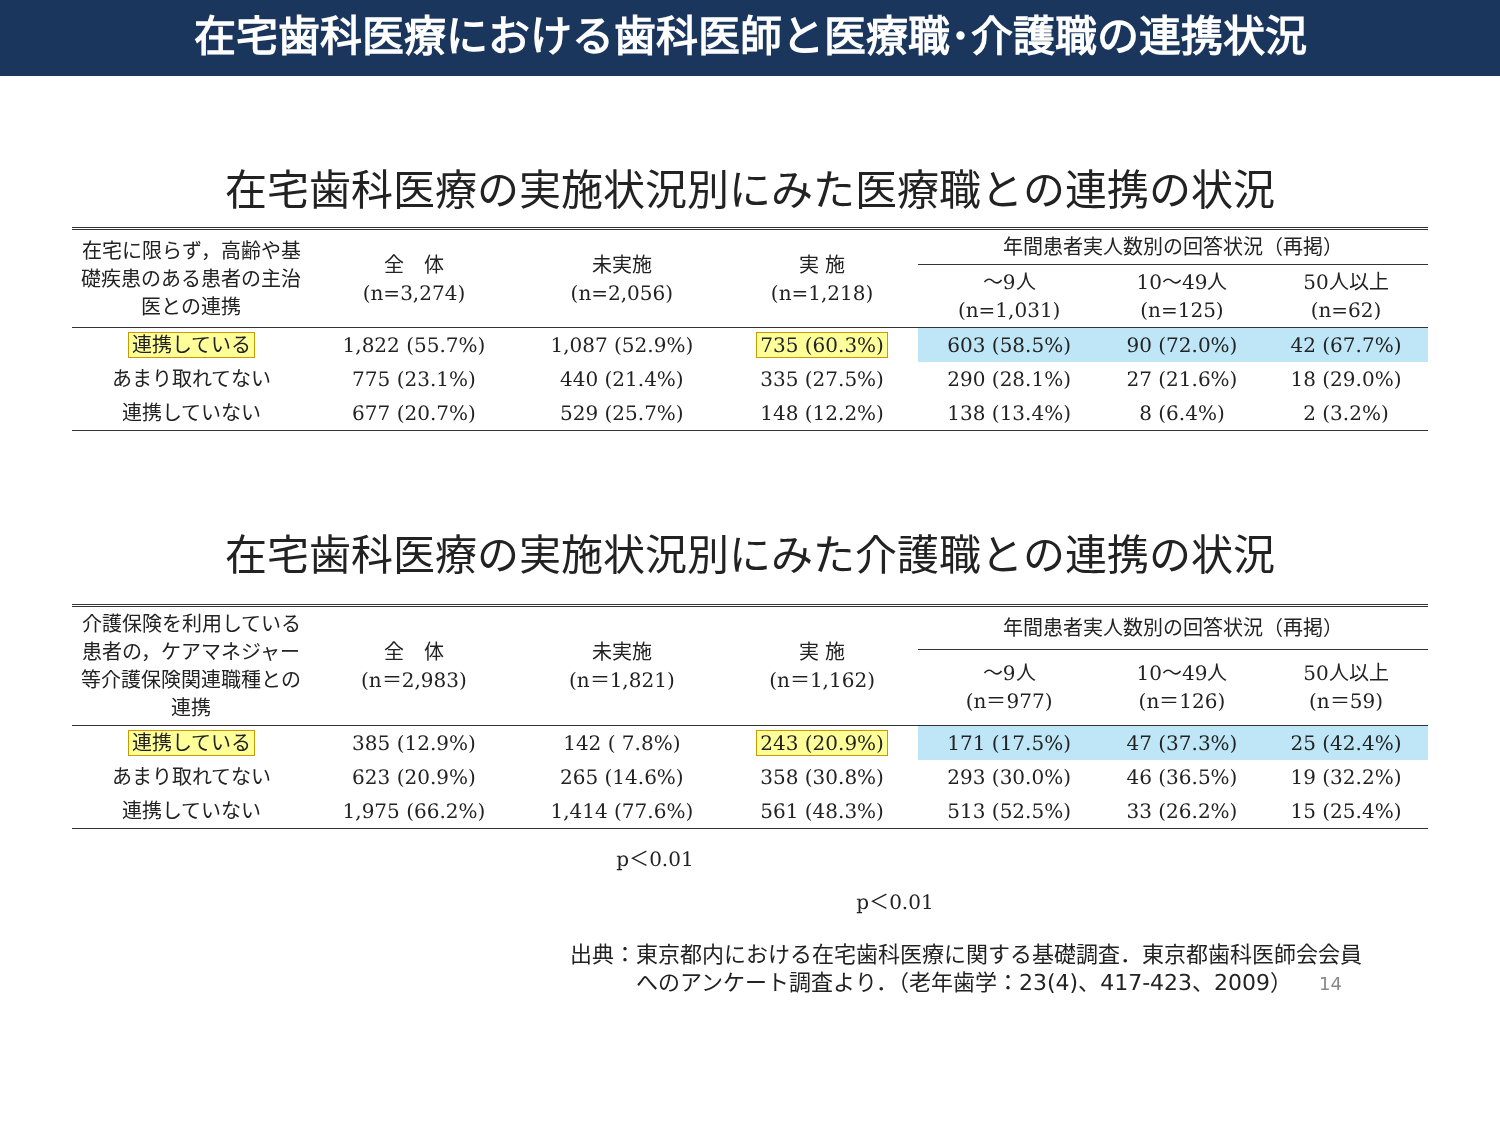在宅歯科医療における歯科医師と医療職･介護職の連携状況
在宅歯科医療の実施状況別にみた医療職との連携の状況
| 在宅に限らず，高齢や基礎疾患のある患者の主治医との連携 | 全 体 (n=3,274) | 未実施 (n=2,056) | 実 施 (n=1,218) | 年間患者実人数別の回答状況（再掲） | | |
| --- | --- | --- | --- | --- | --- | --- |
| | | | | ～9人 (n=1,031) | 10～49人 (n=125) | 50人以上 (n=62) |
| 連携している | 1,822 (55.7%) | 1,087 (52.9%) | 735 (60.3%) | 603 (58.5%) | 90 (72.0%) | 42 (67.7%) |
| あまり取れてない | 775 (23.1%) | 440 (21.4%) | 335 (27.5%) | 290 (28.1%) | 27 (21.6%) | 18 (29.0%) |
| 連携していない | 677 (20.7%) | 529 (25.7%) | 148 (12.2%) | 138 (13.4%) | 8 (6.4%) | 2 (3.2%) |
在宅歯科医療の実施状況別にみた介護職との連携の状況
| 介護保険を利用している患者の，ケアマネジャー等介護保険関連職種との連携 | 全 体 (n＝2,983) | 未実施 (n＝1,821) | 実 施 (n＝1,162) | 年間患者実人数別の回答状況（再掲） | | |
| --- | --- | --- | --- | --- | --- | --- |
| | | | | ～9人 (n＝977) | 10～49人 (n＝126) | 50人以上 (n＝59) |
| 連携している | 385 (12.9%) | 142 ( 7.8%) | 243 (20.9%) | 171 (17.5%) | 47 (37.3%) | 25 (42.4%) |
| あまり取れてない | 623 (20.9%) | 265 (14.6%) | 358 (30.8%) | 293 (30.0%) | 46 (36.5%) | 19 (32.2%) |
| 連携していない | 1,975 (66.2%) | 1,414 (77.6%) | 561 (48.3%) | 513 (52.5%) | 33 (26.2%) | 15 (25.4%) |
p＜0.01
p＜0.01
出典：東京都内における在宅歯科医療に関する基礎調査．東京都歯科医師会会員
　　　へのアンケート調査より．（老年歯学：23(4)、417-423、2009） 14